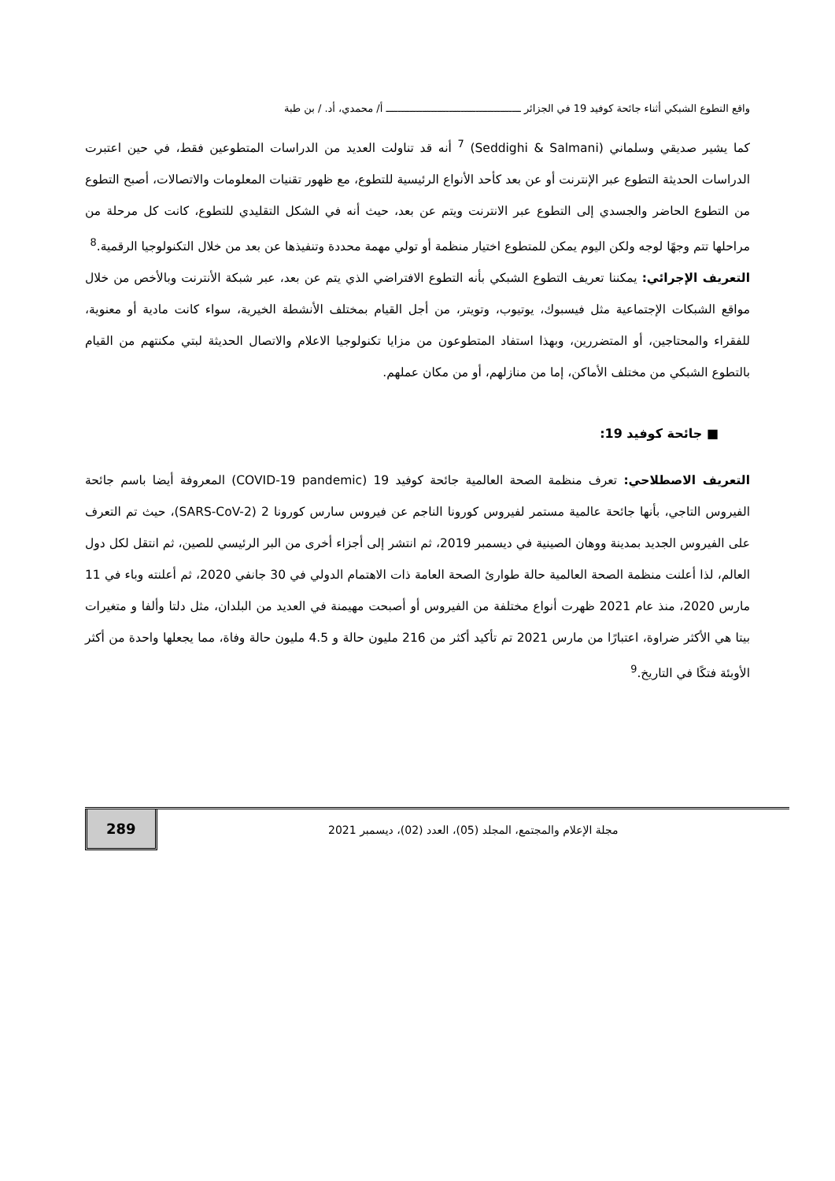واقع التطوع الشبكي أثناء جائحة كوفيد 19 في الجزائر ـــــــــــــــــــــــــــــــــــــــــــــ أ/ محمدي، أد. / بن طبة
كما يشير صديقي وسلماني (Seddighi & Salmani) <sup>7</sup> أنه قد تناولت العديد من الدراسات المتطوعين فقط، في حين اعتبرت الدراسات الحديثة التطوع عبر الإنترنت أو عن بعد كأحد الأنواع الرئيسية للتطوع، مع ظهور تقنيات المعلومات والاتصالات، أصبح التطوع من التطوع الحاضر والجسدي إلى التطوع عبر الانترنت ويتم عن بعد، حيث أنه في الشكل التقليدي للتطوع، كانت كل مرحلة من مراحلها تتم وجهًا لوجه ولكن اليوم يمكن للمتطوع اختيار منظمة أو تولي مهمة محددة وتنفيذها عن بعد من خلال التكنولوجيا الرقمية.<sup>8</sup>
التعريف الإجرائي: يمكننا تعريف التطوع الشبكي بأنه التطوع الافتراضي الذي يتم عن بعد، عبر شبكة الأنترنت وبالأخص من خلال مواقع الشبكات الإجتماعية مثل فيسبوك، يوتيوب، وتويتر، من أجل القيام بمختلف الأنشطة الخيرية، سواء كانت مادية أو معنوية، للفقراء والمحتاجين، أو المتضررين، وبهذا استفاد المتطوعون من مزايا تكنولوجيا الاعلام والاتصال الحديثة لبتي مكنتهم من القيام بالتطوع الشبكي من مختلف الأماكن، إما من منازلهم، أو من مكان عملهم.
■ جائحة كوفيد 19:
التعريف الاصطلاحي: تعرف منظمة الصحة العالمية جائحة كوفيد 19 (COVID-19 pandemic) المعروفة أيضا باسم جائحة الفيروس التاجي، بأنها جائحة عالمية مستمر لفيروس كورونا الناجم عن فيروس سارس كورونا 2 (SARS-CoV-2)، حيث تم التعرف على الفيروس الجديد بمدينة ووهان الصينية في ديسمبر 2019، ثم انتشر إلى أجزاء أخرى من البر الرئيسي للصين، ثم انتقل لكل دول العالم، لذا أعلنت منظمة الصحة العالمية حالة طوارئ الصحة العامة ذات الاهتمام الدولي في 30 جانفي 2020، ثم أعلنته وباء في 11 مارس 2020، منذ عام 2021 ظهرت أنواع مختلفة من الفيروس أو أصبحت مهيمنة في العديد من البلدان، مثل دلتا وألفا و متغيرات بيتا هي الأكثر ضراوة، اعتبارًا من مارس 2021 تم تأكيد أكثر من 216 مليون حالة و 4.5 مليون حالة وفاة، مما يجعلها واحدة من أكثر الأوبئة فتكًا في التاريخ.<sup>9</sup>
289
مجلة الإعلام والمجتمع، المجلد (05)، العدد (02)، ديسمبر 2021